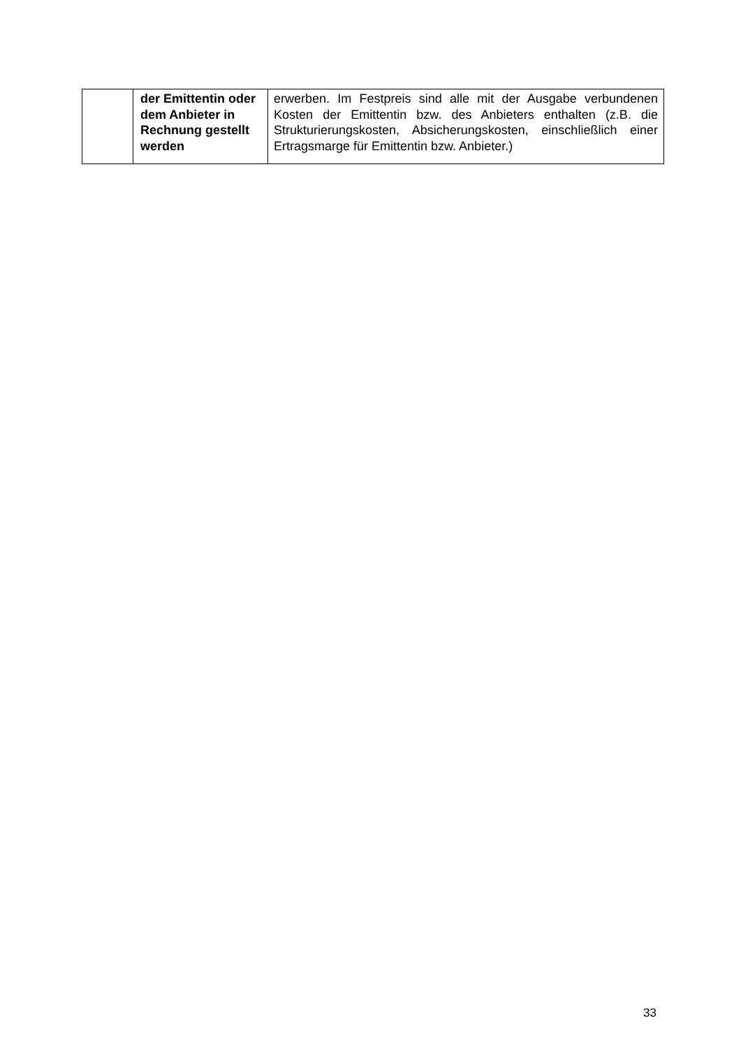| | der Emittentin oder dem Anbieter in Rechnung gestellt werden | erwerben. Im Festpreis sind alle mit der Ausgabe verbundenen Kosten der Emittentin bzw. des Anbieters enthalten (z.B. die Strukturierungskosten, Absicherungskosten, einschließlich einer Ertragsmarge für Emittentin bzw. Anbieter.) |
33